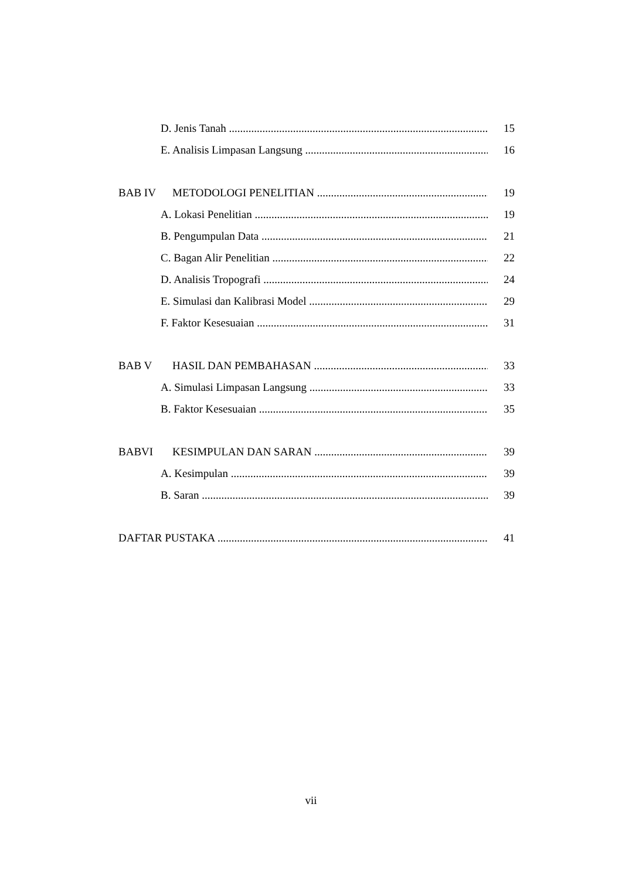D. Jenis Tanah 15
E. Analisis Limpasan Langsung 16
BAB IV METODOLOGI PENELITIAN 19
A. Lokasi Penelitian 19
B. Pengumpulan Data 21
C. Bagan Alir Penelitian 22
D. Analisis Tropografi 24
E. Simulasi dan Kalibrasi Model 29
F. Faktor Kesesuaian 31
BAB V HASIL DAN PEMBAHASAN 33
A. Simulasi Limpasan Langsung 33
B. Faktor Kesesuaian 35
BABVI KESIMPULAN DAN SARAN 39
A. Kesimpulan 39
B. Saran 39
DAFTAR PUSTAKA 41
vii